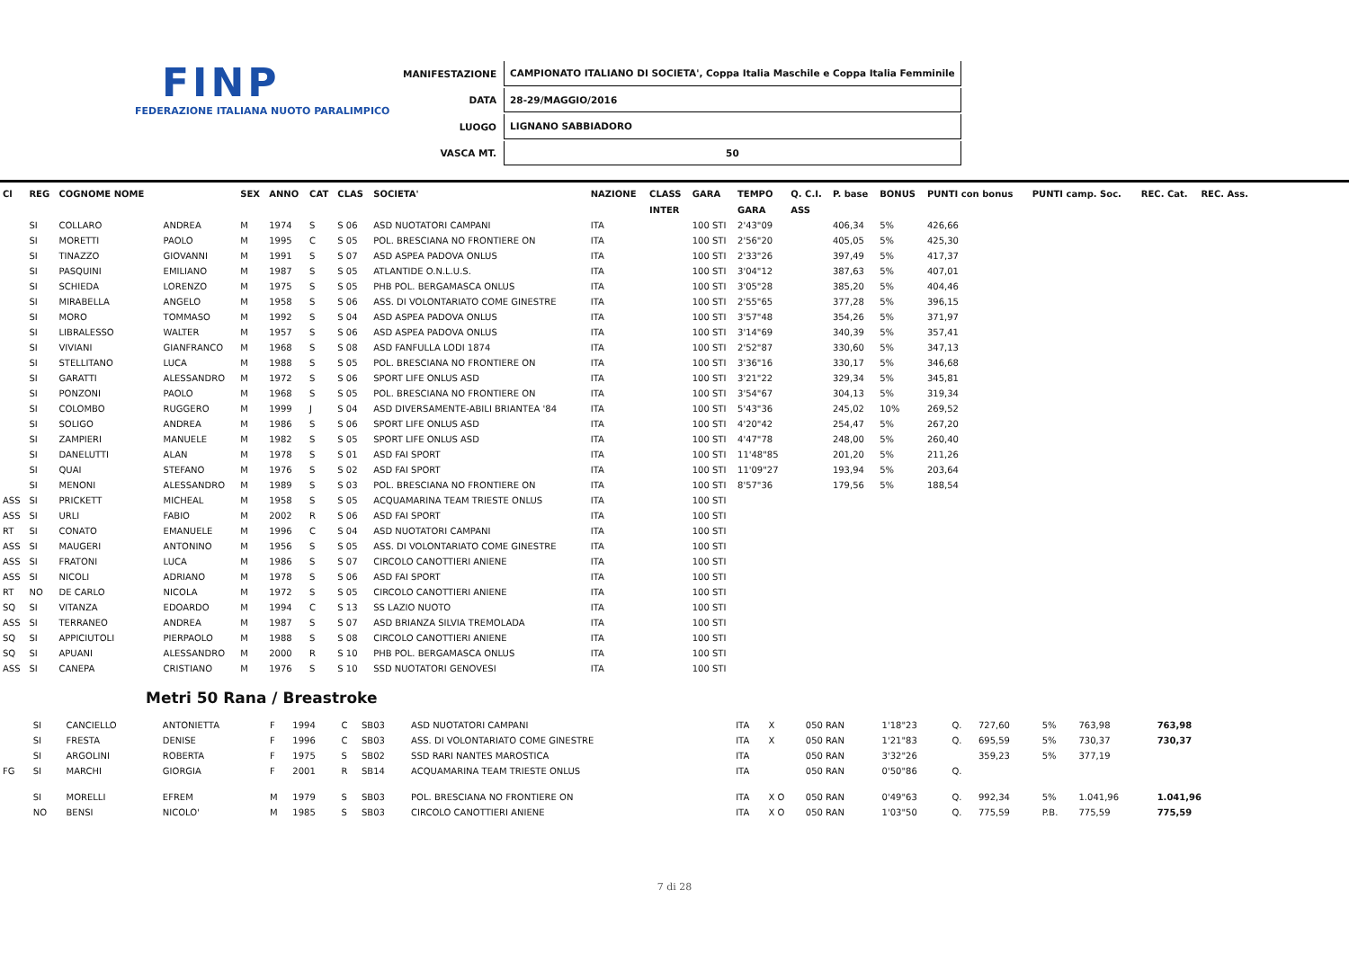FINP
FEDERAZIONE ITALIANA NUOTO PARALIMPICO
| MANIFESTAZIONE | CAMPIONATO ITALIANO DI SOCIETA', Coppa Italia Maschile e Coppa Italia Femminile |
| DATA | 28-29/MAGGIO/2016 |
| LUOGO | LIGNANO SABBIADORO |
| VASCA MT. | 50 |
| Cl | REG | COGNOME NOME | | SEX | ANNO | CAT | CLAS | SOCIETA' | NAZIONE | CLASS | GARA | TEMPO | Q. C.I. | P. base | BONUS | PUNTI con bonus | PUNTI camp. Soc. | REC. Cat. | REC. Ass. |
| --- | --- | --- | --- | --- | --- | --- | --- | --- | --- | --- | --- | --- | --- | --- | --- | --- | --- | --- | --- |
| | | | | | | | | | | INTER | | GARA | ASS | | | | | | |
| | SI | COLLARO | ANDREA | M | 1974 | S | S 06 | ASD NUOTATORI CAMPANI | ITA | | 100 STI | 2'43"09 | | 406,34 | 5% | 426,66 | | | |
| | SI | MORETTI | PAOLO | M | 1995 | C | S 05 | POL. BRESCIANA NO FRONTIERE ON | ITA | | 100 STI | 2'56"20 | | 405,05 | 5% | 425,30 | | | |
| | SI | TINAZZO | GIOVANNI | M | 1991 | S | S 07 | ASD ASPEA PADOVA ONLUS | ITA | | 100 STI | 2'33"26 | | 397,49 | 5% | 417,37 | | | |
| | SI | PASQUINI | EMILIANO | M | 1987 | S | S 05 | ATLANTIDE O.N.L.U.S. | ITA | | 100 STI | 3'04"12 | | 387,63 | 5% | 407,01 | | | |
| | SI | SCHIEDA | LORENZO | M | 1975 | S | S 05 | PHB POL. BERGAMASCA ONLUS | ITA | | 100 STI | 3'05"28 | | 385,20 | 5% | 404,46 | | | |
| | SI | MIRABELLA | ANGELO | M | 1958 | S | S 06 | ASS. DI VOLONTARIATO COME GINESTRE | ITA | | 100 STI | 2'55"65 | | 377,28 | 5% | 396,15 | | | |
| | SI | MORO | TOMMASO | M | 1992 | S | S 04 | ASD ASPEA PADOVA ONLUS | ITA | | 100 STI | 3'57"48 | | 354,26 | 5% | 371,97 | | | |
| | SI | LIBRALESSO | WALTER | M | 1957 | S | S 06 | ASD ASPEA PADOVA ONLUS | ITA | | 100 STI | 3'14"69 | | 340,39 | 5% | 357,41 | | | |
| | SI | VIVIANI | GIANFRANCO | M | 1968 | S | S 08 | ASD FANFULLA LODI 1874 | ITA | | 100 STI | 2'52"87 | | 330,60 | 5% | 347,13 | | | |
| | SI | STELLITANO | LUCA | M | 1988 | S | S 05 | POL. BRESCIANA NO FRONTIERE ON | ITA | | 100 STI | 3'36"16 | | 330,17 | 5% | 346,68 | | | |
| | SI | GARATTI | ALESSANDRO | M | 1972 | S | S 06 | SPORT LIFE ONLUS ASD | ITA | | 100 STI | 3'21"22 | | 329,34 | 5% | 345,81 | | | |
| | SI | PONZONI | PAOLO | M | 1968 | S | S 05 | POL. BRESCIANA NO FRONTIERE ON | ITA | | 100 STI | 3'54"67 | | 304,13 | 5% | 319,34 | | | |
| | SI | COLOMBO | RUGGERO | M | 1999 | J | S 04 | ASD DIVERSAMENTE-ABILI BRIANTEA '84 | ITA | | 100 STI | 5'43"36 | | 245,02 | 10% | 269,52 | | | |
| | SI | SOLIGO | ANDREA | M | 1986 | S | S 06 | SPORT LIFE ONLUS ASD | ITA | | 100 STI | 4'20"42 | | 254,47 | 5% | 267,20 | | | |
| | SI | ZAMPIERI | MANUELE | M | 1982 | S | S 05 | SPORT LIFE ONLUS ASD | ITA | | 100 STI | 4'47"78 | | 248,00 | 5% | 260,40 | | | |
| | SI | DANELUTTI | ALAN | M | 1978 | S | S 01 | ASD FAI SPORT | ITA | | 100 STI | 11'48"85 | | 201,20 | 5% | 211,26 | | | |
| | SI | QUAI | STEFANO | M | 1976 | S | S 02 | ASD FAI SPORT | ITA | | 100 STI | 11'09"27 | | 193,94 | 5% | 203,64 | | | |
| | SI | MENONI | ALESSANDRO | M | 1989 | S | S 03 | POL. BRESCIANA NO FRONTIERE ON | ITA | | 100 STI | 8'57"36 | | 179,56 | 5% | 188,54 | | | |
| ASS | SI | PRICKETT | MICHEAL | M | 1958 | S | S 05 | ACQUAMARINA TEAM TRIESTE ONLUS | ITA | | 100 STI | | | | | | | | |
| ASS | SI | URLI | FABIO | M | 2002 | R | S 06 | ASD FAI SPORT | ITA | | 100 STI | | | | | | | | |
| RT | SI | CONATO | EMANUELE | M | 1996 | C | S 04 | ASD NUOTATORI CAMPANI | ITA | | 100 STI | | | | | | | | |
| ASS | SI | MAUGERI | ANTONINO | M | 1956 | S | S 05 | ASS. DI VOLONTARIATO COME GINESTRE | ITA | | 100 STI | | | | | | | | |
| ASS | SI | FRATONI | LUCA | M | 1986 | S | S 07 | CIRCOLO CANOTTIERI ANIENE | ITA | | 100 STI | | | | | | | | |
| ASS | SI | NICOLI | ADRIANO | M | 1978 | S | S 06 | ASD FAI SPORT | ITA | | 100 STI | | | | | | | | |
| RT | NO | DE CARLO | NICOLA | M | 1972 | S | S 05 | CIRCOLO CANOTTIERI ANIENE | ITA | | 100 STI | | | | | | | | |
| SQ | SI | VITANZA | EDOARDO | M | 1994 | C | S 13 | SS LAZIO NUOTO | ITA | | 100 STI | | | | | | | | |
| ASS | SI | TERRANEO | ANDREA | M | 1987 | S | S 07 | ASD BRIANZA SILVIA TREMOLADA | ITA | | 100 STI | | | | | | | | |
| SQ | SI | APPICIUTOLI | PIERPAOLO | M | 1988 | S | S 08 | CIRCOLO CANOTTIERI ANIENE | ITA | | 100 STI | | | | | | | | |
| SQ | SI | APUANI | ALESSANDRO | M | 2000 | R | S 10 | PHB POL. BERGAMASCA ONLUS | ITA | | 100 STI | | | | | | | | |
| ASS | SI | CANEPA | CRISTIANO | M | 1976 | S | S 10 | SSD NUOTATORI GENOVESI | ITA | | 100 STI | | | | | | | | |
Metri 50 Rana / Breastroke
| | SI | CANCIELLO | ANTONIETTA | F | 1994 | C | SB03 | ASD NUOTATORI CAMPANI | ITA | X | 050 RAN | 1'18"23 | Q. | 727,60 | 5% | 763,98 | 763,98 | | |
| | SI | FRESTA | DENISE | F | 1996 | C | SB03 | ASS. DI VOLONTARIATO COME GINESTRE | ITA | X | 050 RAN | 1'21"83 | Q. | 695,59 | 5% | 730,37 | 730,37 | | |
| | SI | ARGOLINI | ROBERTA | F | 1975 | S | SB02 | SSD RARI NANTES MAROSTICA | ITA | | 050 RAN | 3'32"26 | | 359,23 | 5% | 377,19 | | | |
| FG | SI | MARCHI | GIORGIA | F | 2001 | R | SB14 | ACQUAMARINA TEAM TRIESTE ONLUS | ITA | | 050 RAN | 0'50"86 | Q. | | | | | | |
| | SI | MORELLI | EFREM | M | 1979 | S | SB03 | POL. BRESCIANA NO FRONTIERE ON | ITA | X O | 050 RAN | 0'49"63 | Q. | 992,34 | 5% | 1.041,96 | 1.041,96 | | |
| | NO | BENSI | NICOLO' | M | 1985 | S | SB03 | CIRCOLO CANOTTIERI ANIENE | ITA | X O | 050 RAN | 1'03"50 | Q. | 775,59 | P.B. | 775,59 | 775,59 | | |
7 di 28